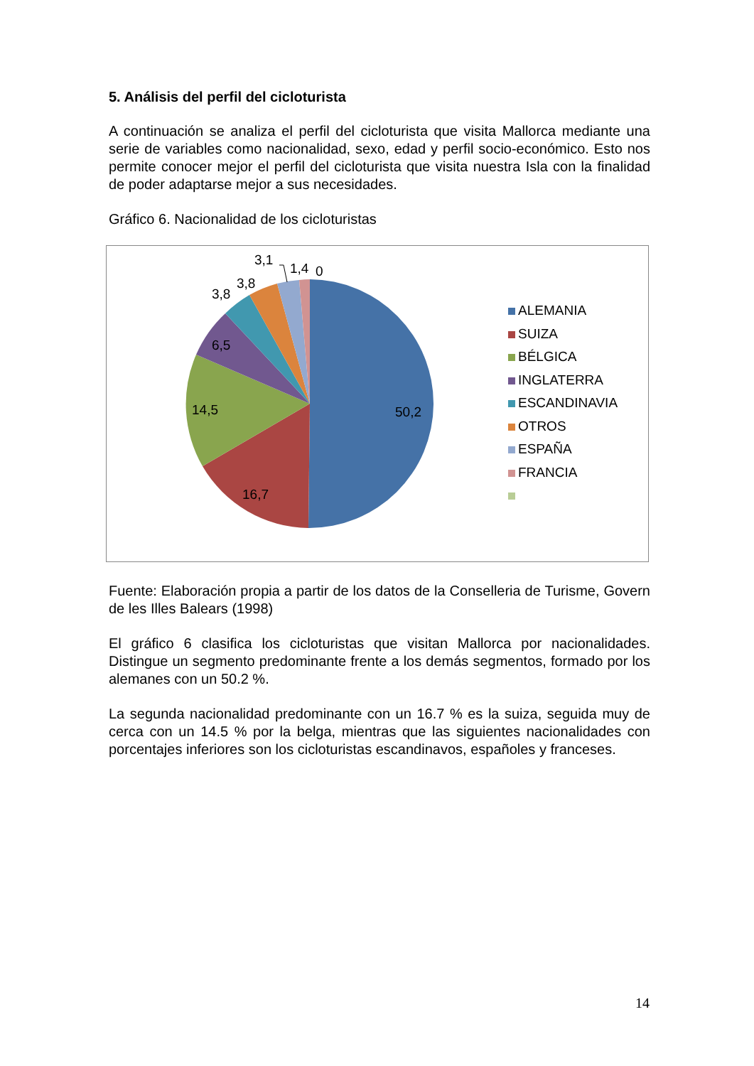5. Análisis del perfil del cicloturista
A continuación se analiza el perfil del cicloturista que visita Mallorca mediante una serie de variables como nacionalidad, sexo, edad y perfil socio-económico. Esto nos permite conocer mejor el perfil del cicloturista que visita nuestra Isla con la finalidad de poder adaptarse mejor a sus necesidades.
Gráfico 6. Nacionalidad de los cicloturistas
50,2
16,7
14,5
6,5
3,8
3,8
3,1
1,4
0
ALEMANIA
SUIZA
BÉLGICA
INGLATERRA
ESCANDINAVIA
OTROS
ESPAÑA
FRANCIA
Fuente: Elaboración propia a partir de los datos de la Conselleria de Turisme, Govern de les Illes Balears (1998)
El gráfico 6 clasifica los cicloturistas que visitan Mallorca por nacionalidades. Distingue un segmento predominante frente a los demás segmentos, formado por los alemanes con un 50.2 %.
La segunda nacionalidad predominante con un 16.7 % es la suiza, seguida muy de cerca con un 14.5 % por la belga, mientras que las siguientes nacionalidades con porcentajes inferiores son los cicloturistas escandinavos, españoles y franceses.
14